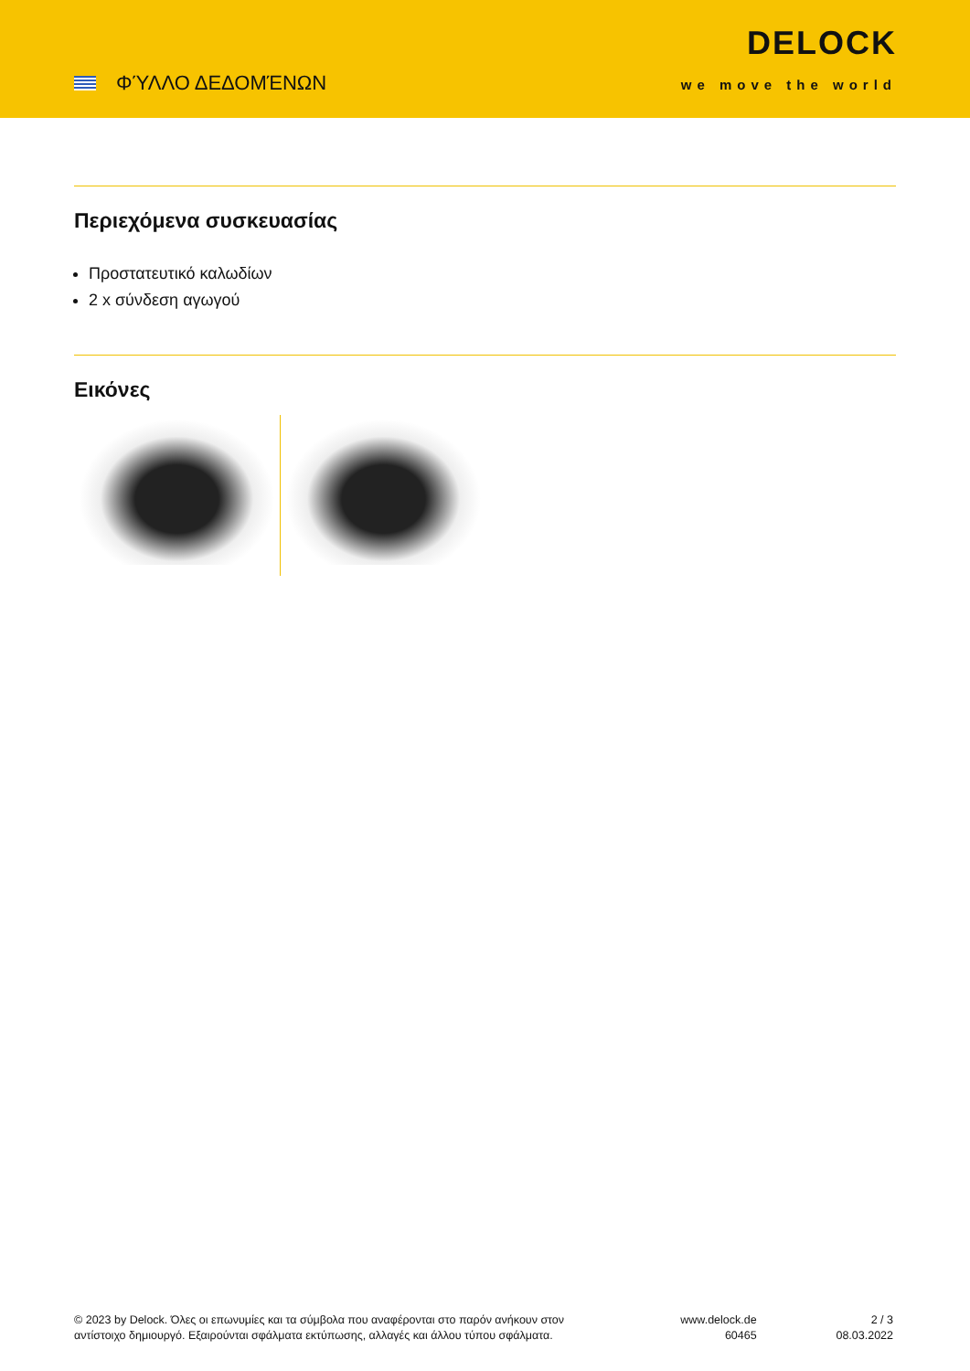ΦΎΛΛΟ ΔΕΔΟΜΈΝΩΝ
DELOCK
we move the world
Περιεχόμενα συσκευασίας
Προστατευτικό καλωδίων
2 x σύνδεση αγωγού
Εικόνες
© 2023 by Delock. Όλες οι επωνυμίες και τα σύμβολα που αναφέρονται στο παρόν ανήκουν στον αντίστοιχο δημιουργό. Εξαιρούνται σφάλματα εκτύπωσης, αλλαγές και άλλου τύπου σφάλματα.
www.delock.de
60465
2 / 3
08.03.2022